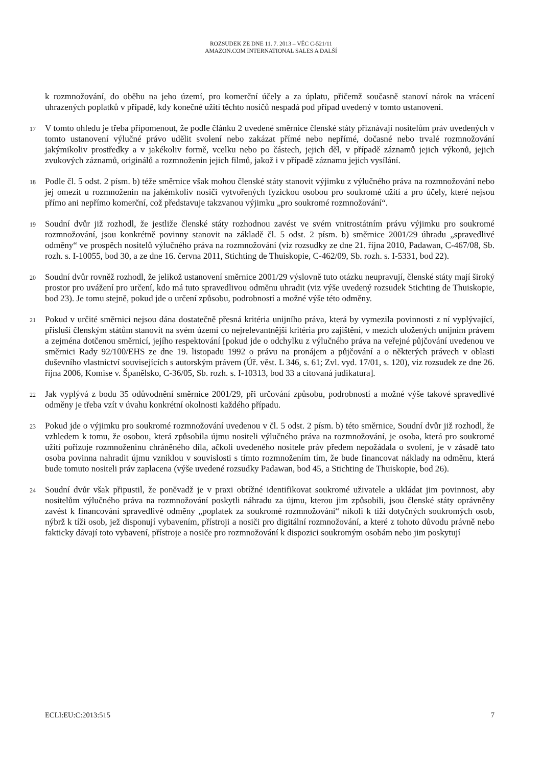ROZSUDEK ZE DNE 11. 7. 2013 – VĚC C-521/11
AMAZON.COM INTERNATIONAL SALES A DALŠÍ
k rozmnožování, do oběhu na jeho území, pro komerční účely a za úplatu, přičemž současně stanoví nárok na vrácení uhrazených poplatků v případě, kdy konečné užití těchto nosičů nespadá pod případ uvedený v tomto ustanovení.
17
V tomto ohledu je třeba připomenout, že podle článku 2 uvedené směrnice členské státy přiznávají nositelům práv uvedených v tomto ustanovení výlučné právo udělit svolení nebo zakázat přímé nebo nepřímé, dočasné nebo trvalé rozmnožování jakýmikoliv prostředky a v jakékoliv formě, vcelku nebo po částech, jejich děl, v případě záznamů jejich výkonů, jejich zvukových záznamů, originálů a rozmnoženin jejich filmů, jakož i v případě záznamu jejich vysílání.
18
Podle čl. 5 odst. 2 písm. b) téže směrnice však mohou členské státy stanovit výjimku z výlučného práva na rozmnožování nebo jej omezit u rozmnoženin na jakémkoliv nosiči vytvořených fyzickou osobou pro soukromé užití a pro účely, které nejsou přímo ani nepřímo komerční, což představuje takzvanou výjimku „pro soukromé rozmnožování“.
19
Soudní dvůr již rozhodl, že jestliže členské státy rozhodnou zavést ve svém vnitrostátním právu výjimku pro soukromé rozmnožování, jsou konkrétně povinny stanovit na základě čl. 5 odst. 2 písm. b) směrnice 2001/29 úhradu „spravedlivé odměny“ ve prospěch nositelů výlučného práva na rozmnožování (viz rozsudky ze dne 21. října 2010, Padawan, C-467/08, Sb. rozh. s. I-10055, bod 30, a ze dne 16. června 2011, Stichting de Thuiskopie, C-462/09, Sb. rozh. s. I-5331, bod 22).
20
Soudní dvůr rovněž rozhodl, že jelikož ustanovení směrnice 2001/29 výslovně tuto otázku neupravují, členské státy mají široký prostor pro uvážení pro určení, kdo má tuto spravedlivou odměnu uhradit (viz výše uvedený rozsudek Stichting de Thuiskopie, bod 23). Je tomu stejně, pokud jde o určení způsobu, podrobností a možné výše této odměny.
21
Pokud v určité směrnici nejsou dána dostatečně přesná kritéria unijního práva, která by vymezila povinnosti z ní vyplývající, přísluší členským státům stanovit na svém území co nejrelevantnější kritéria pro zajištění, v mezích uložených unijním právem a zejména dotčenou směrnicí, jejího respektování [pokud jde o odchylku z výlučného práva na veřejné půjčování uvedenou ve směrnici Rady 92/100/EHS ze dne 19. listopadu 1992 o právu na pronájem a půjčování a o některých právech v oblasti duševního vlastnictví souvisejících s autorským právem (Úř. věst. L 346, s. 61; Zvl. vyd. 17/01, s. 120), viz rozsudek ze dne 26. října 2006, Komise v. Španělsko, C-36/05, Sb. rozh. s. I-10313, bod 33 a citovaná judikatura].
22
Jak vyplývá z bodu 35 odůvodnění směrnice 2001/29, při určování způsobu, podrobností a možné výše takové spravedlivé odměny je třeba vzít v úvahu konkrétní okolnosti každého případu.
23
Pokud jde o výjimku pro soukromé rozmnožování uvedenou v čl. 5 odst. 2 písm. b) této směrnice, Soudní dvůr již rozhodl, že vzhledem k tomu, že osobou, která způsobila újmu nositeli výlučného práva na rozmnožování, je osoba, která pro soukromé užití pořizuje rozmnoženinu chráněného díla, ačkoli uvedeného nositele práv předem nepožádala o svolení, je v zásadě tato osoba povinna nahradit újmu vzniklou v souvislosti s tímto rozmnožením tím, že bude financovat náklady na odměnu, která bude tomuto nositeli práv zaplacena (výše uvedené rozsudky Padawan, bod 45, a Stichting de Thuiskopie, bod 26).
24
Soudní dvůr však připustil, že poněvadž je v praxi obtížné identifikovat soukromé uživatele a ukládat jim povinnost, aby nositelům výlučného práva na rozmnožování poskytli náhradu za újmu, kterou jim způsobili, jsou členské státy oprávněny zavést k financování spravedlivé odměny „poplatek za soukromé rozmnožování“ nikoli k tíži dotyčných soukromých osob, nýbrž k tíži osob, jež disponují vybavením, přístroji a nosiči pro digitální rozmnožování, a které z tohoto důvodu právně nebo fakticky dávají toto vybavení, přístroje a nosiče pro rozmnožování k dispozici soukromým osobám nebo jim poskytují
ECLI:EU:C:2013:515 7